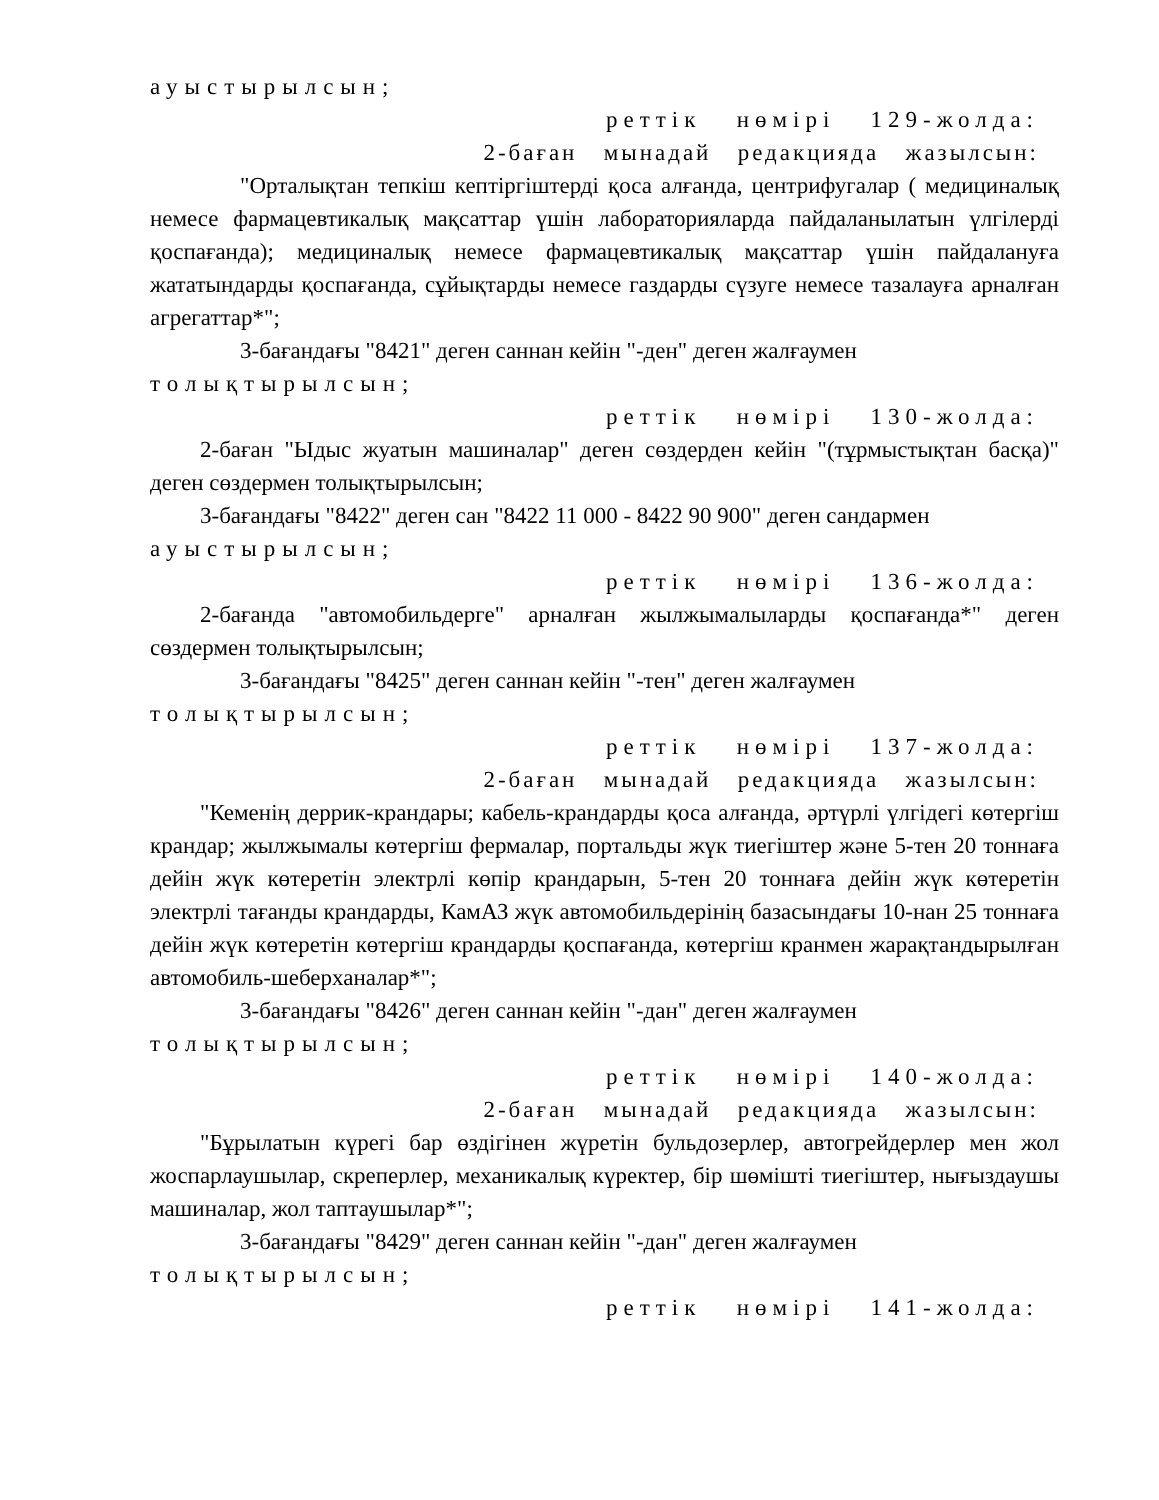ауыстырылсын;
реттік нөмірі 129-жолда:
2-баған мынадай редакцияда жазылсын:
"Орталықтан тепкіш кептіргіштерді қоса алғанда, центрифугалар ( медициналық немесе фармацевтикалық мақсаттар үшін лабораторияларда пайдаланылатын үлгілерді қоспағанда); медициналық немесе фармацевтикалық мақсаттар үшін пайдалануға жататындарды қоспағанда, сұйықтарды немесе газдарды сүзуге немесе тазалауға арналған агрегаттар*";
3-бағандағы "8421" деген саннан кейін "-ден" деген жалғаумен
толықтырылсын;
реттік нөмірі 130-жолда:
2-баған "Ыдыс жуатын машиналар" деген сөздерден кейін "(тұрмыстықтан басқа)" деген сөздермен толықтырылсын;
3-бағандағы "8422" деген сан "8422 11 000 - 8422 90 900" деген сандармен
ауыстырылсын;
реттік нөмірі 136-жолда:
2-бағанда "автомобильдерге" арналған жылжымалыларды қоспағанда*" деген сөздермен толықтырылсын;
3-бағандағы "8425" деген саннан кейін "-тен" деген жалғаумен
толықтырылсын;
реттік нөмірі 137-жолда:
2-баған мынадай редакцияда жазылсын:
"Кеменің деррик-крандары; кабель-крандарды қоса алғанда, әртүрлі үлгідегі көтергіш крандар; жылжымалы көтергіш фермалар, портальды жүк тиегіштер және 5-тен 20 тоннаға дейін жүк көтеретін электрлі көпір крандарын, 5-тен 20 тоннаға дейін жүк көтеретін электрлі тағанды крандарды, КамАЗ жүк автомобильдерінің базасындағы 10-нан 25 тоннаға дейін жүк көтеретін көтергіш крандарды қоспағанда, көтергіш кранмен жарақтандырылған автомобиль-шеберханалар*";
3-бағандағы "8426" деген саннан кейін "-дан" деген жалғаумен
толықтырылсын;
реттік нөмірі 140-жолда:
2-баған мынадай редакцияда жазылсын:
"Бұрылатын күрегі бар өздігінен жүретін бульдозерлер, автогрейдерлер мен жол жоспарлаушылар, скреперлер, механикалық күректер, бір шөмішті тиегіштер, нығыздаушы машиналар, жол таптаушылар*";
3-бағандағы "8429" деген саннан кейін "-дан" деген жалғаумен
толықтырылсын;
реттік нөмірі 141-жолда: